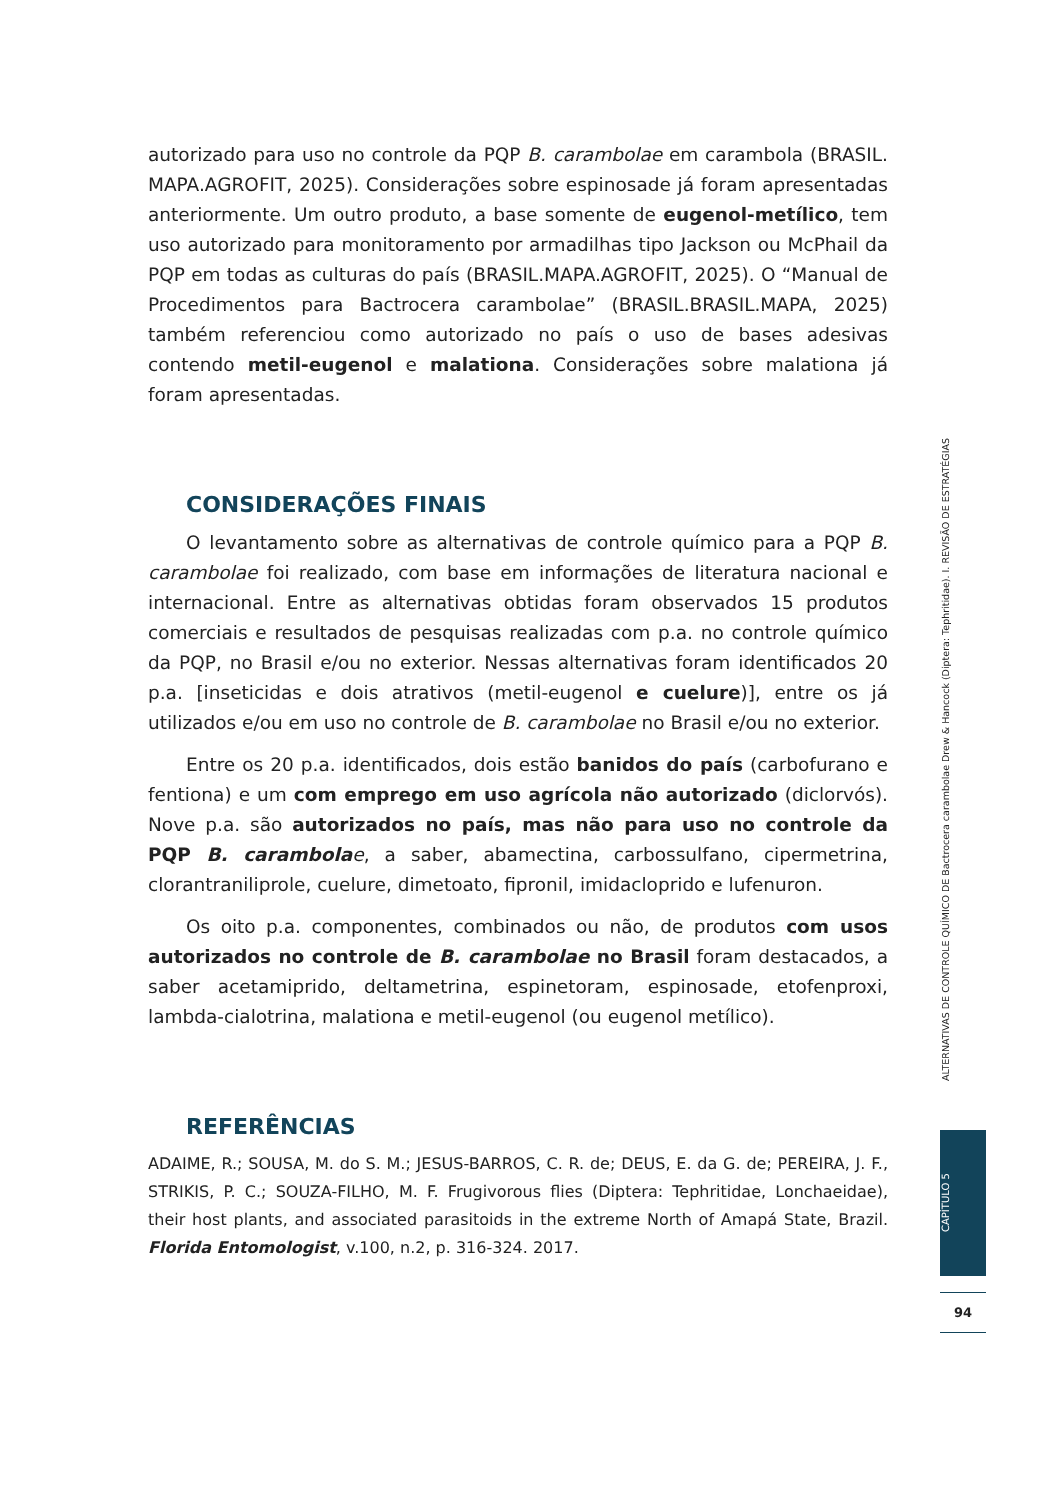autorizado para uso no controle da PQP B. carambolae em carambola (BRASIL. MAPA.AGROFIT, 2025). Considerações sobre espinosade já foram apresentadas anteriormente. Um outro produto, a base somente de eugenol-metílico, tem uso autorizado para monitoramento por armadilhas tipo Jackson ou McPhail da PQP em todas as culturas do país (BRASIL.MAPA.AGROFIT, 2025). O “Manual de Procedimentos para Bactrocera carambolae” (BRASIL.BRASIL.MAPA, 2025) também referenciou como autorizado no país o uso de bases adesivas contendo metil-eugenol e malationa. Considerações sobre malationa já foram apresentadas.
CONSIDERAÇÕES FINAIS
O levantamento sobre as alternativas de controle químico para a PQP B. carambolae foi realizado, com base em informações de literatura nacional e internacional. Entre as alternativas obtidas foram observados 15 produtos comerciais e resultados de pesquisas realizadas com p.a. no controle químico da PQP, no Brasil e/ou no exterior. Nessas alternativas foram identificados 20 p.a. [inseticidas e dois atrativos (metil-eugenol e cuelure)], entre os já utilizados e/ou em uso no controle de B. carambolae no Brasil e/ou no exterior.
Entre os 20 p.a. identificados, dois estão banidos do país (carbofurano e fentiona) e um com emprego em uso agrícola não autorizado (diclorvós). Nove p.a. são autorizados no país, mas não para uso no controle da PQP B. carambola e, a saber, abamectina, carbossulfano, cipermetrina, clorantraniliprole, cuelure, dimetoato, fipronil, imidacloprido e lufenuron.
Os oito p.a. componentes, combinados ou não, de produtos com usos autorizados no controle de B. carambolae no Brasil foram destacados, a saber acetamiprido, deltametrina, espinetoram, espinosade, etofenproxi, lambda-cialotrina, malationa e metil-eugenol (ou eugenol metílico).
REFERÊNCIAS
ADAIME, R.; SOUSA, M. do S. M.; JESUS-BARROS, C. R. de; DEUS, E. da G. de; PEREIRA, J. F., STRIKIS, P. C.; SOUZA-FILHO, M. F. Frugivorous flies (Diptera: Tephritidae, Lonchaeidae), their host plants, and associated parasitoids in the extreme North of Amapá State, Brazil. Florida Entomologist, v.100, n.2, p. 316-324. 2017.
ALTERNATIVAS DE CONTROLE QUÍMICO DE Bactrocera carambolae Drew & Hancock (Diptera: Tephritidae). I. REVISÃO DE ESTRATÉGIAS
CAPÍTULO 5
94